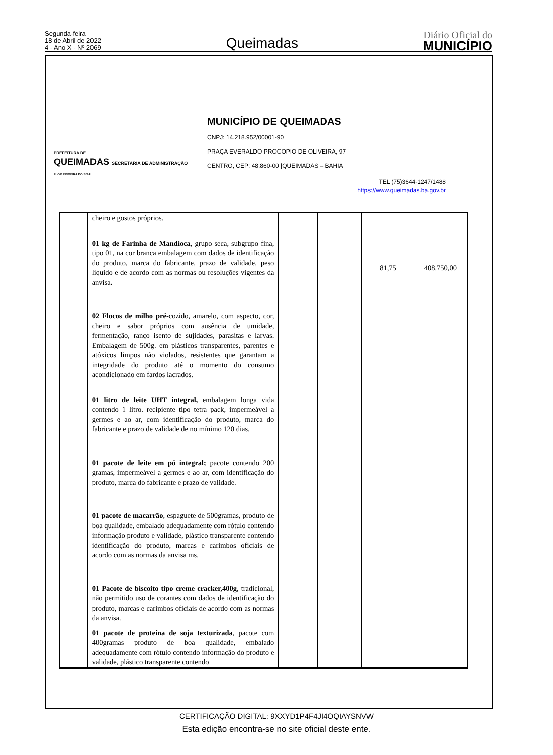Segunda-feira
18 de Abril de 2022
4 - Ano X - Nº 2069
Queimadas
Diário Oficial do
MUNICÍPIO
PREFEITURA DE
QUEIMADAS SECRETARIA DE ADMINISTRAÇÃO
FLOR PRIMEIRA DO SISAL
MUNICÍPIO DE QUEIMADAS
CNPJ: 14.218.952/00001-90
PRAÇA EVERALDO PROCOPIO DE OLIVEIRA, 97
CENTRO, CEP: 48.860-00 |QUEIMADAS – BAHIA
TEL (75)3644-1247/1488
https://www.queimadas.ba.gov.br
| | cheiro e gostos próprios. 01 kg de Farinha de Mandioca, grupo seca, subgrupo fina, tipo 01, na cor branca embalagem com dados de identificação do produto, marca do fabricante, prazo de validade, peso liquido e de acordo com as normas ou resoluções vigentes da anvisa . 02 Flocos de milho pré -cozido, amarelo, com aspecto, cor, cheiro e sabor próprios com ausência de umidade, fermentação, ranço isento de sujidades, parasitas e larvas. Embalagem de 500g. em plásticos transparentes, parentes e atóxicos limpos não violados, resistentes que garantam a integridade do produto até o momento do consumo acondicionado em fardos lacrados. 01 litro de leite UHT integral, embalagem longa vida contendo 1 litro. recipiente tipo tetra pack, impermeável a germes e ao ar, com identificação do produto, marca do fabricante e prazo de validade de no mínimo 120 dias. 01 pacote de leite em pó integral; pacote contendo 200 gramas, impermeável a germes e ao ar, com identificação do produto, marca do fabricante e prazo de validade. 01 pacote de macarrão , espaguete de 500gramas, produto de boa qualidade, embalado adequadamente com rótulo contendo informação produto e validade, plástico transparente contendo identificação do produto, marcas e carimbos oficiais de acordo com as normas da anvisa ms. 01 Pacote de biscoito tipo creme cracker,400g, tradicional, não permitido uso de corantes com dados de identificação do produto, marcas e carimbos oficiais de acordo com as normas da anvisa. 01 pacote de proteína de soja texturizada , pacote com 400gramas produto de boa qualidade, embalado adequadamente com rótulo contendo informação do produto e validade, plástico transparente contendo | | | 81,75 | 408.750,00 |
CERTIFICAÇÃO DIGITAL: 9XXYD1P4F4JI4OQIAYSNVW
Esta edição encontra-se no site oficial deste ente.